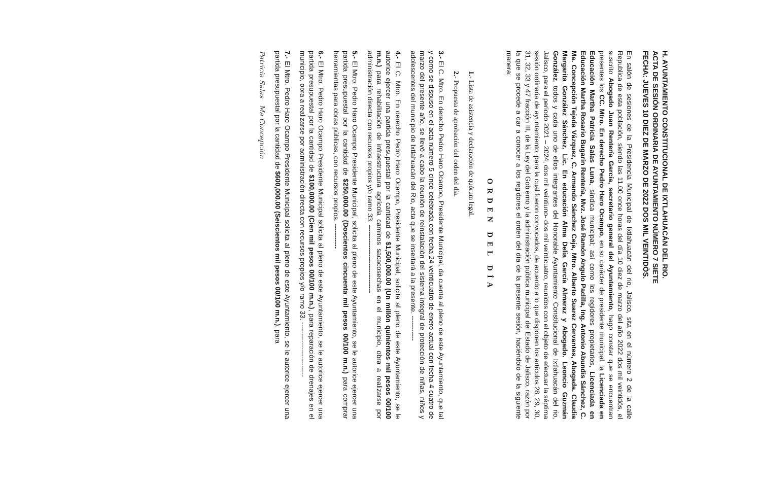H. AYUNTAMIENTO CONSTITUCIONAL DE IXTLAHUACÁN DEL RIO.
ACTA DE SESIÓN ORDINARIA DE AYUNTAMIENTO NÚMERO 7 SIETE
FECHA: JUEVES 10 DIEZ DE MARZO DE 2022 DOS MIL VEINTIDÒS.
En salón de sesiones de la Presidencia Municipal de Ixtlahuacán del rio, Jalisco, sita en el número 2 de la calle Republica de esta población, siendo las 11.00 once horas del día 10 diez de marzo del año 2022 dos mil veintidós, el suscrito Abogado Juan Rentería García, secretario general del Ayuntamiento, hago constar que se encuentran presentes los CC. Mtro. En derecho Pedro Haro Ocampo, en su carácter de presidente municipal, la Licenciada en Educación Martha Patricia Salas Luna, síndica municipal; así como los regidores propietarios, Licenciada en Educación Martha Rosario Bugarín Rentería, Mvz. José Ramón Angulo Padilla, Ing. Antonio Abundis Sánchez, C. Ma. Concepción Tejeda Vázquez, C. Armando Sánchez Ceja, Mtro. Alberto Suarez Cervantes, Abogada. Claudia Margarita González Sánchez, Lic. En educación Alma Delia García Almaraz y Abogado. Leoncio Guzmán González, todos y cada uno de ellos integrantes del Honorable Ayuntamiento Constitucional de Ixtlahuacán del rio, Jalisco, para el periodo 2021 – 2024, dos mil veintiuno- dos mil veinticuatro, reunidos con el objeto de efectuar la séptima sesión ordinaria de ayuntamiento, para la cual fueron convocados, de acuerdo a lo que disponen los artículos 28, 29, 30, 31, 32, 33 y 47 fracción III, de la Ley del Gobierno y la administración pública municipal del Estado de Jalisco, razón por la que se procede a dar a conocer a los regidores el orden del día de la presente sesión, haciéndolo de la siguiente manera:
ORDEN DEL DÍA
1.- Lista de asistencia y declaración de quórum legal.
2.- Propuesta de aprobación del orden del día.
3.- El C. Mtro. En derecho Pedro Haro Ocampo, Presidente Municipal, da cuenta al pleno de este Ayuntamiento, que tal y como se dispuso en el acta número 5 cinco celebrada con fecha 24 veinticuatro de enero actual con fecha 4 cuatro de marzo del presente año, se llevó a cabo la reunión de reinstalación del sistema integral de protección de niñas, niños y adolescentes del municipio de Ixtlahuacán del Rio, acta que se insertará a la presente. -----------
4.- El C. Mtro. En derecho Pedro Haro Ocampo, Presidente Municipal, solicita al pleno de este Ayuntamiento, se le autorice ejercer una partida presupuestal por la cantidad de $1,500,000.00 (Un millón quinientos mil pesos 00/100 m.n.) para rehabilitación de infraestructura agrícola caminos sacacosechas en el municipio, obra a realizarse por administración directa con recursos propios y/o ramo 33. ------------------------------
5.- El Mtro. Pedro Haro Ocampo Presidente Municipal, solicita al pleno de este Ayuntamiento, se le autorice ejercer una partida presupuestal por la cantidad de $250,000.00 (Doscientos cincuenta mil pesos 00/100 m.n.) para comprar herramientas para obras públicas, con recursos propios. -----------
6.- El Mtro. Pedro Haro Ocampo Presidente Municipal solicita al pleno de este Ayuntamiento, se le autorice ejercer una partida presupuestal por la cantidad de $100,000.00 (Cien mil pesos 00/100 m.n.), para reparación de drenajes en el municipio, obra a realizarse por administración directa con recursos propios y/o ramo 33. ------------------------
7.- El Mtro. Pedro Haro Ocampo Presidente Municipal solicita al pleno de este Ayuntamiento, se le autorice ejercer una partida presupuestal por la cantidad de $600,000.00 (Seiscientos mil pesos 00/100 m.n.), para
Patricia Salas Ma Concepción